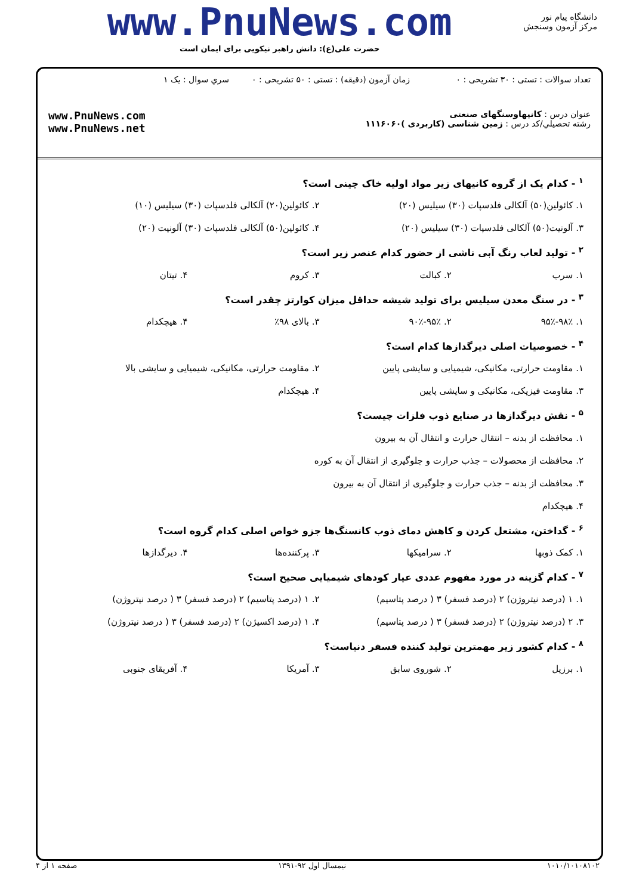دانشگاه پیام نور
مرکز آزمون وسنجش
www.PnuNews.com
حضرت علی(ع): دانش راهبر نیکویی برای ایمان است
تعداد سوالات : تستی : ۳۰ تشریحی : ۰
زمان آزمون (دقیقه) : تستی : ۵۰ تشریحی : ۰
سري سوال : يک ۱
عنوان درس : کانیهاوسنگهای صنعتی
رشته تحصيلي/کد درس : زمین شناسی (کاربردی )۱۱۱۶۰۶۰
www.PnuNews.com
www.PnuNews.net
<sup>۱</sup> - کدام یک از گروه کانیهای زیر مواد اولیه خاک چینی است؟
۱. کائولین(۵۰) آلکالی فلدسپات (۳۰) سیلیس (۲۰)
۲. کائولین(۲۰) آلکالی فلدسپات (۳۰) سیلیس (۱۰)
۳. آلونیت(۵۰) آلکالی فلدسپات (۳۰) سیلیس (۲۰)
۴. کائولین(۵۰) آلکالی فلدسپات (۳۰) آلونیت (۲۰)
<sup>۲</sup> - تولید لعاب رنگ آبی ناشی از حضور کدام عنصر زیر است؟
۱. سرب ۲. کبالت ۳. کروم ۴. تیتان
<sup>۳</sup> - در سنگ معدن سیلیس برای تولید شیشه حداقل میزان کوارتز چقدر است؟
۱. ۹۸٪-۹۵٪ ۲. ۹۵٪-۹۰٪ ۳. بالای ۹۸٪ ۴. هیچکدام
<sup>۴</sup> - خصوصیات اصلی دیرگدازها کدام است؟
۱. مقاومت حرارتی، مکانیکی، شیمیایی و سایشی پایین
۲. مقاومت حرارتی، مکانیکی، شیمیایی و سایشی بالا
۳. مقاومت فیزیکی، مکانیکی و سایشی پایین
۴. هیچکدام
<sup>۵</sup> - نقش دیرگدازها در صنایع ذوب فلزات چیست؟
۱. محافظت از بدنه – انتقال حرارت و انتقال آن به بیرون
۲. محافظت از محصولات – جذب حرارت و جلوگیری از انتقال آن به کوره
۳. محافظت از بدنه – جذب حرارت و جلوگیری از انتقال آن به بیرون
۴. هیچکدام
<sup>۶</sup> - گداختن، مشتعل کردن و کاهش دمای ذوب کانسنگ‌ها جزو خواص اصلی کدام گروه است؟
۱. کمک ذوبها ۲. سرامیکها ۳. پرکننده‌ها ۴. دیرگدازها
<sup>۷</sup> - کدام گزینه در مورد مفهوم عددی عیار کودهای شیمیایی صحیح است؟
۱. ۱ (درصد نیتروژن) ۲ (درصد فسفر) ۳ ( درصد پتاسیم)
۲. ۱ (درصد پتاسیم) ۲ (درصد فسفر) ۳ ( درصد نیتروژن)
۳. ۲ (درصد نیتروژن) ۲ (درصد فسفر) ۳ ( درصد پتاسیم)
۴. ۱ (درصد اکسیژن) ۲ (درصد فسفر) ۳ ( درصد نیتروژن)
<sup>۸</sup> - کدام کشور زیر مهمترین تولید کننده فسفر دنیاست؟
۱. برزیل ۲. شوروی سابق ۳. آمریکا ۴. آفریقای جنوبی
۱۰۱۰/۱۰۱۰۸۱۰۲ نیمسال اول ۹۲-۱۳۹۱ صفحه ۱ از ۴